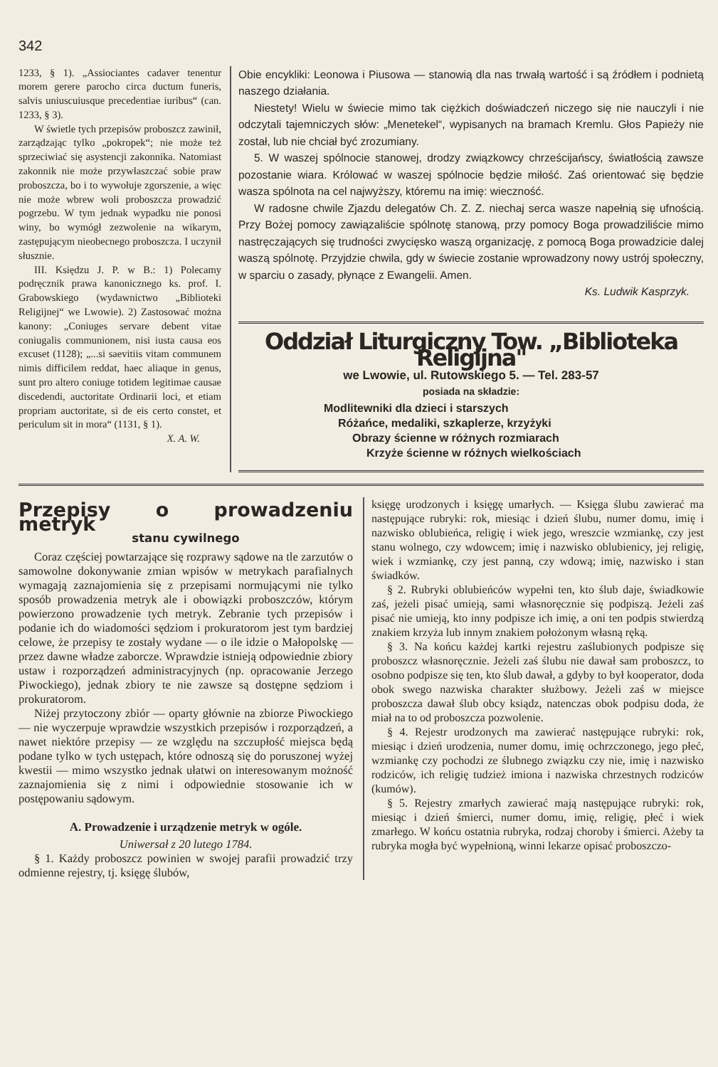342
1233, § 1). „Assiociantes cadaver tenentur morem gerere parocho circa ductum funeris, salvis uniuscuiusque precedentiae iuribus“ (can. 1233, § 3).
W świetle tych przepisów proboszcz zawinił, zarządzając tylko „pokropek“; nie może też sprzeciwiać się asystencji zakonnika. Natomiast zakonnik nie może przywłaszczać sobie praw proboszcza, bo i to wywołuje zgorszenie, a więc nie może wbrew woli proboszcza prowadzić pogrzebu. W tym jednak wypadku nie ponosi winy, bo wymógł zezwolenie na wikarym, zastępującym nieobecnego proboszcza. I uczynił słusznie.
III. Księdzu J. P. w B.: 1) Polecamy podręcznik prawa kanonicznego ks. prof. I. Grabowskiego (wydawnictwo „Biblioteki Religijnej“ we Lwowie). 2) Zastosować można kanony: „Coniuges servare debent vitae coniugalis communionem, nisi iusta causa eos excuset (1128); „...si saevitiis vitam communem nimis difficilem reddat, haec aliaque in genus, sunt pro altero coniuge totidem legitimae causae discedendi, auctoritate Ordinarii loci, et etiam propriam auctoritate, si de eis certo constet, et periculum sit in mora“ (1131, § 1).
X. A. W.
Obie encykliki: Leonowa i Piusowa — stanowią dla nas trwałą wartość i są źródłem i podnietą naszego działania.
Niestety! Wielu w świecie mimo tak ciężkich doświadczeń niczego się nie nauczyli i nie odczytali tajemniczych słów: „Menetekel“, wypisanych na bramach Kremlu. Głos Papieży nie został, lub nie chciał być zrozumiany.
5. W waszej spólnocie stanowej, drodzy związkowcy chrześcijańscy, światłością zawsze pozostanie wiara. Królować w waszej spólnocie będzie miłość. Zaś orientować się będzie wasza spólnota na cel najwyższy, któremu na imię: wieczność.
W radosne chwile Zjazdu delegatów Ch. Z. Z. niechaj serca wasze napełnią się ufnością. Przy Bożej pomocy zawiązaliście spólnotę stanową, przy pomocy Boga prowadziliście mimo nastręczających się trudności zwycięsko waszą organizację, z pomocą Boga prowadzicie dalej waszą spólnotę. Przyjdzie chwila, gdy w świecie zostanie wprowadzony nowy ustrój społeczny, w sparciu o zasady, płynące z Ewangelii. Amen.
Ks. Ludwik Kasprzyk.
Oddział Liturgiczny Tow. „Biblioteka Religijna"
we Lwowie, ul. Rutowskiego 5. — Tel. 283-57
posiada na składzie:
Modlitewniki dla dzieci i starszych
Różańce, medaliki, szkaplerze, krzyżyki
Obrazy ścienne w różnych rozmiarach
Krzyże ścienne w różnych wielkościach
Przepisy o prowadzeniu metryk
stanu cywilnego
Coraz częściej powtarzające się rozprawy sądowe na tle zarzutów o samowolne dokonywanie zmian wpisów w metrykach parafialnych wymagają zaznajomienia się z przepisami normującymi nie tylko sposób prowadzenia metryk ale i obowiązki proboszczów, którym powierzono prowadzenie tych metryk. Zebranie tych przepisów i podanie ich do wiadomości sędziom i prokuratorom jest tym bardziej celowe, że przepisy te zostały wydane — o ile idzie o Małopolskę — przez dawne władze zaborcze. Wprawdzie istnieją odpowiednie zbiory ustaw i rozporządzeń administracyjnych (np. opracowanie Jerzego Piwockiego), jednak zbiory te nie zawsze są dostępne sędziom i prokuratorom.
Niżej przytoczony zbiór — oparty głównie na zbiorze Piwockiego — nie wyczerpuje wprawdzie wszystkich przepisów i rozporządzeń, a nawet niektóre przepisy — ze względu na szczupłość miejsca będą podane tylko w tych ustępach, które odnoszą się do poruszonej wyżej kwestii — mimo wszystko jednak ułatwi on interesowanym możność zaznajomienia się z nimi i odpowiednie stosowanie ich w postępowaniu sądowym.
A. Prowadzenie i urządzenie metryk w ogóle.
Uniwersał z 20 lutego 1784.
§ 1. Każdy proboszcz powinien w swojej parafii prowadzić trzy odmienne rejestry, tj. księgę ślubów,
księgę urodzonych i księgę umarłych. — Księga ślubu zawierać ma następujące rubryki: rok, miesiąc i dzień ślubu, numer domu, imię i nazwisko oblubieńca, religię i wiek jego, wreszcie wzmiankę, czy jest stanu wolnego, czy wdowcem; imię i nazwisko oblubienicy, jej religię, wiek i wzmiankę, czy jest panną, czy wdową; imię, nazwisko i stan świadków.
§ 2. Rubryki oblubieńców wypełni ten, kto ślub daje, świadkowie zaś, jeżeli pisać umieją, sami własnoręcznie się podpiszą. Jeżeli zaś pisać nie umieją, kto inny podpisze ich imię, a oni ten podpis stwierdzą znakiem krzyża lub innym znakiem położonym własną ręką.
§ 3. Na końcu każdej kartki rejestru zaślubionych podpisze się proboszcz własnoręcznie. Jeżeli zaś ślubu nie dawał sam proboszcz, to osobno podpisze się ten, kto ślub dawał, a gdyby to był kooperator, doda obok swego nazwiska charakter służbowy. Jeżeli zaś w miejsce proboszcza dawał ślub obcy ksiądz, natenczas obok podpisu doda, że miał na to od proboszcza pozwolenie.
§ 4. Rejestr urodzonych ma zawierać następujące rubryki: rok, miesiąc i dzień urodzenia, numer domu, imię ochrzczonego, jego płeć, wzmiankę czy pochodzi ze ślubnego związku czy nie, imię i nazwisko rodziców, ich religię tudzież imiona i nazwiska chrzestnych rodziców (kumów).
§ 5. Rejestry zmarłych zawierać mają następujące rubryki: rok, miesiąc i dzień śmierci, numer domu, imię, religię, płeć i wiek zmarłego. W końcu ostatnia rubryka, rodzaj choroby i śmierci. Ażeby ta rubryka mogła być wypełnioną, winni lekarze opisać proboszczo-